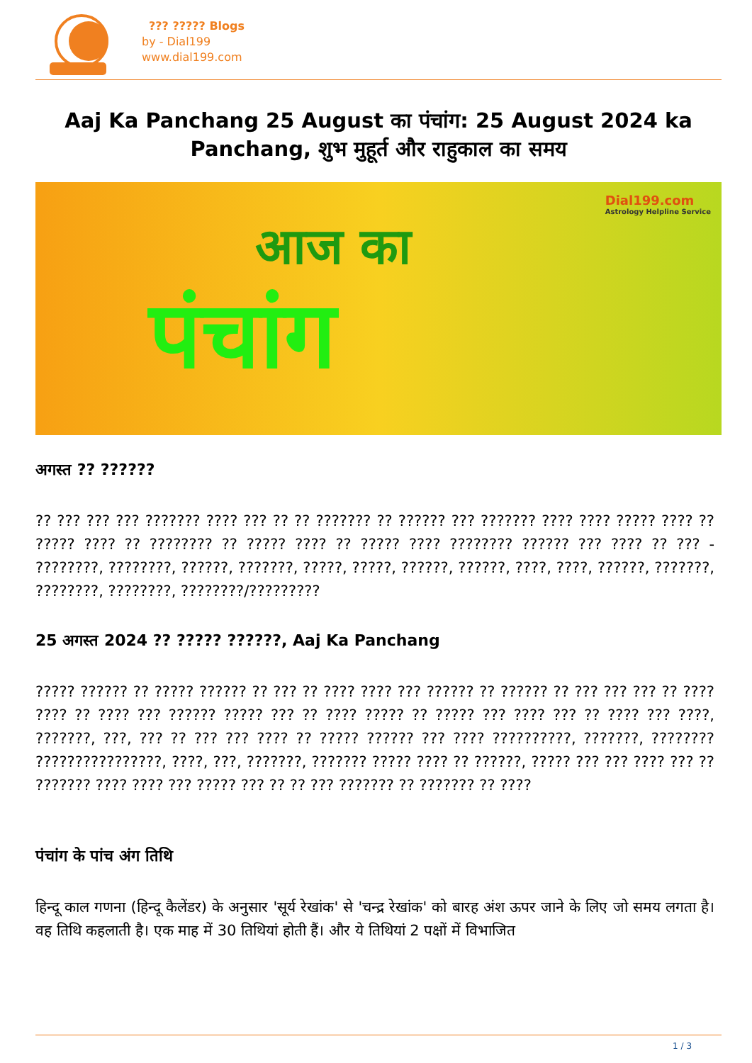??? ????? Blogs
by - Dial199
www.dial199.com
Aaj Ka Panchang 25 August का पंचांग: 25 August 2024 ka Panchang, शुभ मुहूर्त और राहुकाल का समय
आज का
पंचांग
Dial199.com
Astrology Helpline Service
अगस्त ?? ??????
?? ??? ??? ??? ??????? ???? ??? ?? ?? ??????? ?? ?????? ??? ??????? ???? ???? ????? ???? ?? ????? ???? ?? ???????? ?? ????? ???? ?? ????? ???? ???????? ?????? ??? ???? ?? ??? - ????????, ????????, ??????, ???????, ?????, ?????, ??????, ??????, ????, ????, ??????, ???????, ????????, ????????, ????????/?????????
25 अगस्त 2024 ?? ????? ??????, Aaj Ka Panchang
????? ?????? ?? ????? ?????? ?? ??? ?? ???? ???? ??? ?????? ?? ?????? ?? ??? ??? ??? ?? ???? ???? ?? ???? ??? ?????? ????? ??? ?? ???? ????? ?? ????? ??? ???? ??? ?? ???? ??? ????, ???????, ???, ??? ?? ??? ??? ???? ?? ????? ?????? ??? ???? ??????????, ???????, ???????? ????????????????, ????, ???, ???????, ??????? ????? ???? ?? ??????, ????? ??? ??? ???? ??? ?? ??????? ???? ???? ??? ????? ??? ?? ?? ??? ??????? ?? ??????? ?? ????
पंचांग के पांच अंग तिथि
हिन्दू काल गणना (हिन्दू कैलेंडर) के अनुसार 'सूर्य रेखांक' से 'चन्द्र रेखांक' को बारह अंश ऊपर जाने के लिए जो समय लगता है। वह तिथि कहलाती है। एक माह में 30 तिथियां होती हैं। और ये तिथियां 2 पक्षों में विभाजित
1 / 3